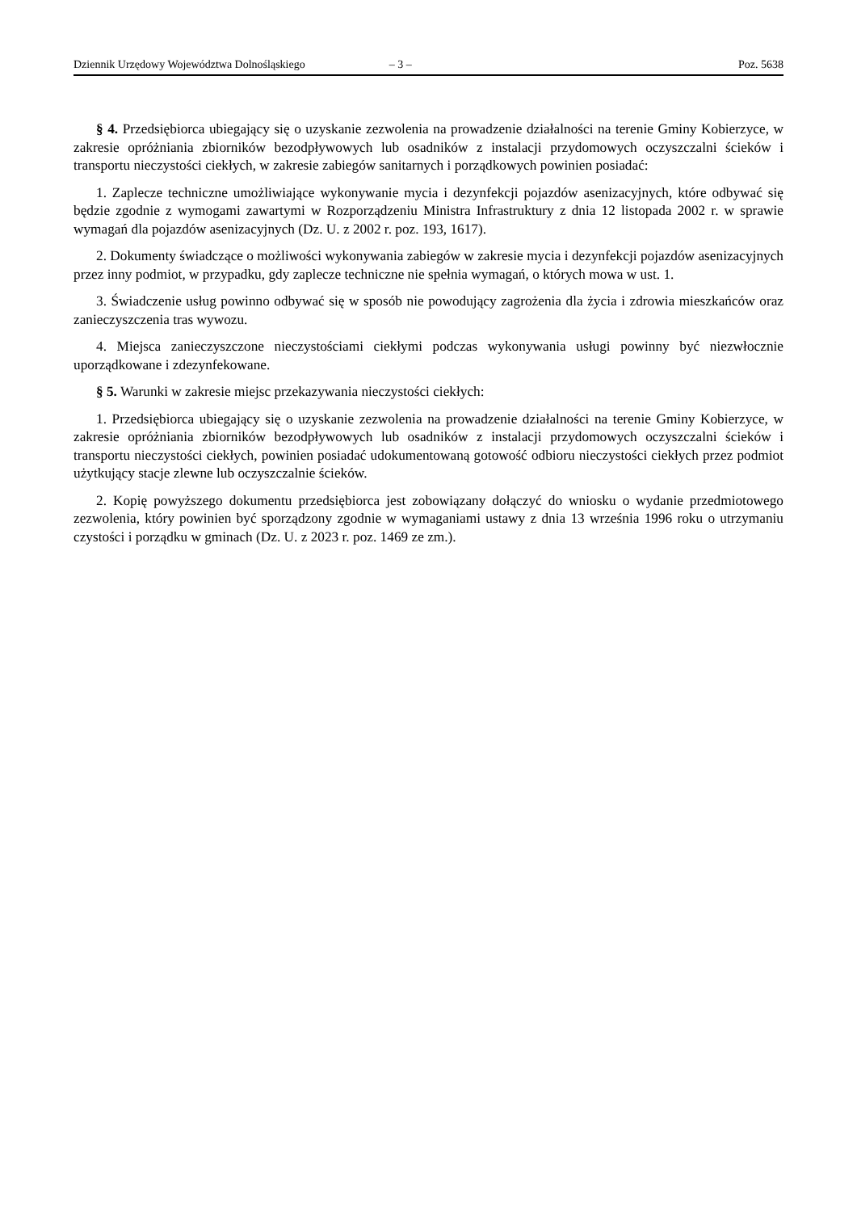Dziennik Urzędowy Województwa Dolnośląskiego – 3 – Poz. 5638
§ 4. Przedsiębiorca ubiegający się o uzyskanie zezwolenia na prowadzenie działalności na terenie Gminy Kobierzyce, w zakresie opróżniania zbiorników bezodpływowych lub osadników z instalacji przydomowych oczyszczalni ścieków i transportu nieczystości ciekłych, w zakresie zabiegów sanitarnych i porządkowych powinien posiadać:
1. Zaplecze techniczne umożliwiające wykonywanie mycia i dezynfekcji pojazdów asenizacyjnych, które odbywać się będzie zgodnie z wymogami zawartymi w Rozporządzeniu Ministra Infrastruktury z dnia 12 listopada 2002 r. w sprawie wymagań dla pojazdów asenizacyjnych (Dz. U. z 2002 r. poz. 193, 1617).
2. Dokumenty świadczące o możliwości wykonywania zabiegów w zakresie mycia i dezynfekcji pojazdów asenizacyjnych przez inny podmiot, w przypadku, gdy zaplecze techniczne nie spełnia wymagań, o których mowa w ust. 1.
3. Świadczenie usług powinno odbywać się w sposób nie powodujący zagrożenia dla życia i zdrowia mieszkańców oraz zanieczyszczenia tras wywozu.
4. Miejsca zanieczyszczone nieczystościami ciekłymi podczas wykonywania usługi powinny być niezwłocznie uporządkowane i zdezynfekowane.
§ 5. Warunki w zakresie miejsc przekazywania nieczystości ciekłych:
1. Przedsiębiorca ubiegający się o uzyskanie zezwolenia na prowadzenie działalności na terenie Gminy Kobierzyce, w zakresie opróżniania zbiorników bezodpływowych lub osadników z instalacji przydomowych oczyszczalni ścieków i transportu nieczystości ciekłych, powinien posiadać udokumentowaną gotowość odbioru nieczystości ciekłych przez podmiot użytkujący stacje zlewne lub oczyszczalnie ścieków.
2. Kopię powyższego dokumentu przedsiębiorca jest zobowiązany dołączyć do wniosku o wydanie przedmiotowego zezwolenia, który powinien być sporządzony zgodnie w wymaganiami ustawy z dnia 13 września 1996 roku o utrzymaniu czystości i porządku w gminach (Dz. U. z 2023 r. poz. 1469 ze zm.).